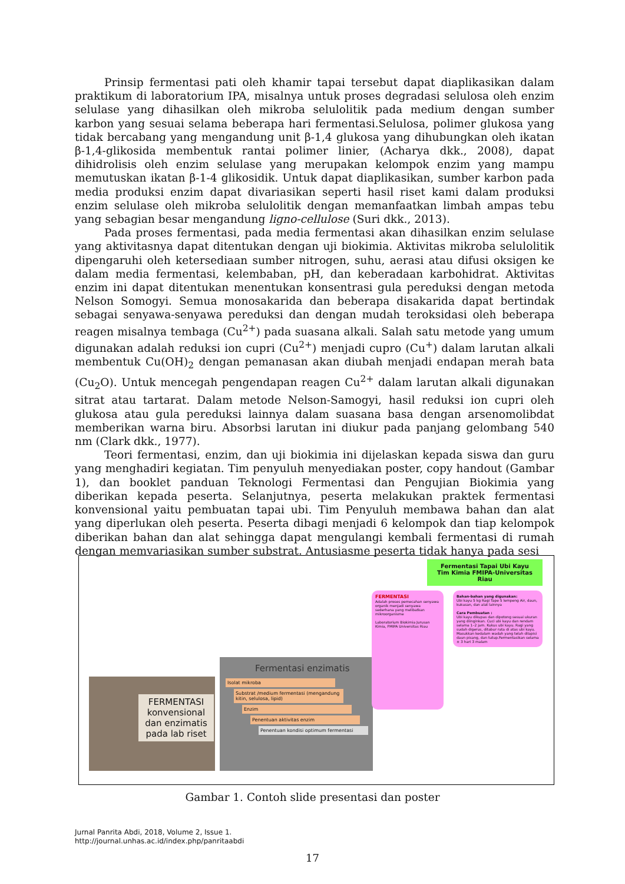Prinsip fermentasi pati oleh khamir tapai tersebut dapat diaplikasikan dalam praktikum di laboratorium IPA, misalnya untuk proses degradasi selulosa oleh enzim selulase yang dihasilkan oleh mikroba selulolitik pada medium dengan sumber karbon yang sesuai selama beberapa hari fermentasi.Selulosa, polimer glukosa yang tidak bercabang yang mengandung unit β-1,4 glukosa yang dihubungkan oleh ikatan β-1,4-glikosida membentuk rantai polimer linier, (Acharya dkk., 2008), dapat dihidrolisis oleh enzim selulase yang merupakan kelompok enzim yang mampu memutuskan ikatan β-1-4 glikosidik. Untuk dapat diaplikasikan, sumber karbon pada media produksi enzim dapat divariasikan seperti hasil riset kami dalam produksi enzim selulase oleh mikroba selulolitik dengan memanfaatkan limbah ampas tebu yang sebagian besar mengandung ligno-cellulose (Suri dkk., 2013).
Pada proses fermentasi, pada media fermentasi akan dihasilkan enzim selulase yang aktivitasnya dapat ditentukan dengan uji biokimia. Aktivitas mikroba selulolitik dipengaruhi oleh ketersediaan sumber nitrogen, suhu, aerasi atau difusi oksigen ke dalam media fermentasi, kelembaban, pH, dan keberadaan karbohidrat. Aktivitas enzim ini dapat ditentukan menentukan konsentrasi gula pereduksi dengan metoda Nelson Somogyi. Semua monosakarida dan beberapa disakarida dapat bertindak sebagai senyawa-senyawa pereduksi dan dengan mudah teroksidasi oleh beberapa reagen misalnya tembaga (Cu<sup>2+</sup>) pada suasana alkali. Salah satu metode yang umum digunakan adalah reduksi ion cupri (Cu<sup>2+</sup>) menjadi cupro (Cu<sup>+</sup>) dalam larutan alkali membentuk Cu(OH)<sub>2</sub> dengan pemanasan akan diubah menjadi endapan merah bata (Cu<sub>2</sub>O). Untuk mencegah pengendapan reagen Cu<sup>2+</sup> dalam larutan alkali digunakan sitrat atau tartarat. Dalam metode Nelson-Samogyi, hasil reduksi ion cupri oleh glukosa atau gula pereduksi lainnya dalam suasana basa dengan arsenomolibdat memberikan warna biru. Absorbsi larutan ini diukur pada panjang gelombang 540 nm (Clark dkk., 1977).
Teori fermentasi, enzim, dan uji biokimia ini dijelaskan kepada siswa dan guru yang menghadiri kegiatan. Tim penyuluh menyediakan poster, copy handout (Gambar 1), dan booklet panduan Teknologi Fermentasi dan Pengujian Biokimia yang diberikan kepada peserta. Selanjutnya, peserta melakukan praktek fermentasi konvensional yaitu pembuatan tapai ubi. Tim Penyuluh membawa bahan dan alat yang diperlukan oleh peserta. Peserta dibagi menjadi 6 kelompok dan tiap kelompok diberikan bahan dan alat sehingga dapat mengulangi kembali fermentasi di rumah dengan memvariasikan sumber substrat. Antusiasme peserta tidak hanya pada sesi
FERMENTASI konvensional dan enzimatis pada lab riset
Fermentasi enzimatis
Isolat mikroba
Substrat /medium fermentasi (mengandung kitin, selulosa, lipid)
Enzim
Penentuan aktivitas enzim
Penentuan kondisi optimum fermentasi
Fermentasi Tapai Ubi Kayu
Tim Kimia FMIPA-Universitas Riau
FERMENTASI
Adalah proses pemecahan senyawa organik menjadi senyawa sederhana yang melibatkan mikroorganisme
Laboratorium Biokimia Jurusan Kimia, FMIPA Universitas Riau
Bahan-bahan yang digunakan:
Ubi kayu 5 kg Ragi Tape 5 lempeng Air, daun, kukusan, dan alat lainnya
Cara Pembuatan :
Ubi kayu dikupas dan dipotong sesuai ukuran yang diinginkan. Cuci ubi kayu dan rendam selama 1–2 jam. Kukus ubi kayu. Ragi yang sudah digerus, ditabur rata di atas ubi kayu. Masukkan kedalam wadah yang telah dilapisi daun pisang, dan tutup.Fermentasikan selama ± 3 hari 3 malam
Gambar 1. Contoh slide presentasi dan poster
Jurnal Panrita Abdi, 2018, Volume 2, Issue 1.
http://journal.unhas.ac.id/index.php/panritaabdi
17